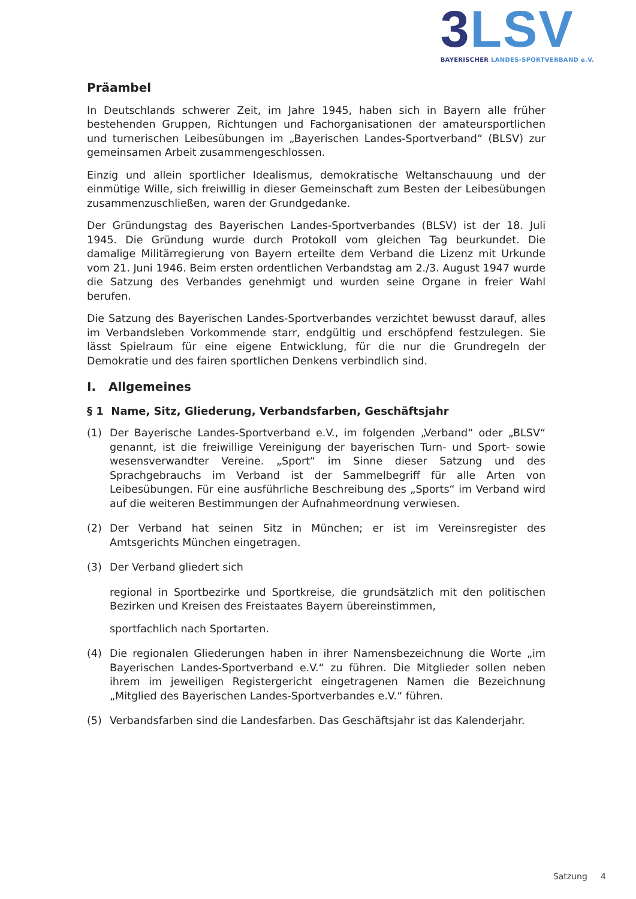3 LSV
BAYERISCHER LANDES-SPORTVERBAND e.V.
Präambel
In Deutschlands schwerer Zeit, im Jahre 1945, haben sich in Bayern alle früher bestehenden Gruppen, Richtungen und Fachorganisationen der amateursportlichen und turnerischen Leibesübungen im „Bayerischen Landes-Sportverband“ (BLSV) zur gemeinsamen Arbeit zusammengeschlossen.
Einzig und allein sportlicher Idealismus, demokratische Weltanschauung und der einmütige Wille, sich freiwillig in dieser Gemeinschaft zum Besten der Leibesübungen zusammenzuschließen, waren der Grundgedanke.
Der Gründungstag des Bayerischen Landes-Sportverbandes (BLSV) ist der 18. Juli 1945. Die Gründung wurde durch Protokoll vom gleichen Tag beurkundet. Die damalige Militärregierung von Bayern erteilte dem Verband die Lizenz mit Urkunde vom 21. Juni 1946. Beim ersten ordentlichen Verbandstag am 2./3. August 1947 wurde die Satzung des Verbandes genehmigt und wurden seine Organe in freier Wahl berufen.
Die Satzung des Bayerischen Landes-Sportverbandes verzichtet bewusst darauf, alles im Verbandsleben Vorkommende starr, endgültig und erschöpfend festzulegen. Sie lässt Spielraum für eine eigene Entwicklung, für die nur die Grundregeln der Demokratie und des fairen sportlichen Denkens verbindlich sind.
I. Allgemeines
§ 1 Name, Sitz, Gliederung, Verbandsfarben, Geschäftsjahr
(1) Der Bayerische Landes-Sportverband e.V., im folgenden „Verband“ oder „BLSV“ genannt, ist die freiwillige Vereinigung der bayerischen Turn- und Sport- sowie wesensverwandter Vereine. „Sport“ im Sinne dieser Satzung und des Sprachgebrauchs im Verband ist der Sammelbegriff für alle Arten von Leibesübungen. Für eine ausführliche Beschreibung des „Sports“ im Verband wird auf die weiteren Bestimmungen der Aufnahmeordnung verwiesen.
(2) Der Verband hat seinen Sitz in München; er ist im Vereinsregister des Amtsgerichts München eingetragen.
(3) Der Verband gliedert sich
regional in Sportbezirke und Sportkreise, die grundsätzlich mit den politischen Bezirken und Kreisen des Freistaates Bayern übereinstimmen,
sportfachlich nach Sportarten.
(4) Die regionalen Gliederungen haben in ihrer Namensbezeichnung die Worte „im Bayerischen Landes-Sportverband e.V.“ zu führen. Die Mitglieder sollen neben ihrem im jeweiligen Registergericht eingetragenen Namen die Bezeichnung „Mitglied des Bayerischen Landes-Sportverbandes e.V.“ führen.
(5) Verbandsfarben sind die Landesfarben. Das Geschäftsjahr ist das Kalenderjahr.
Satzung 4